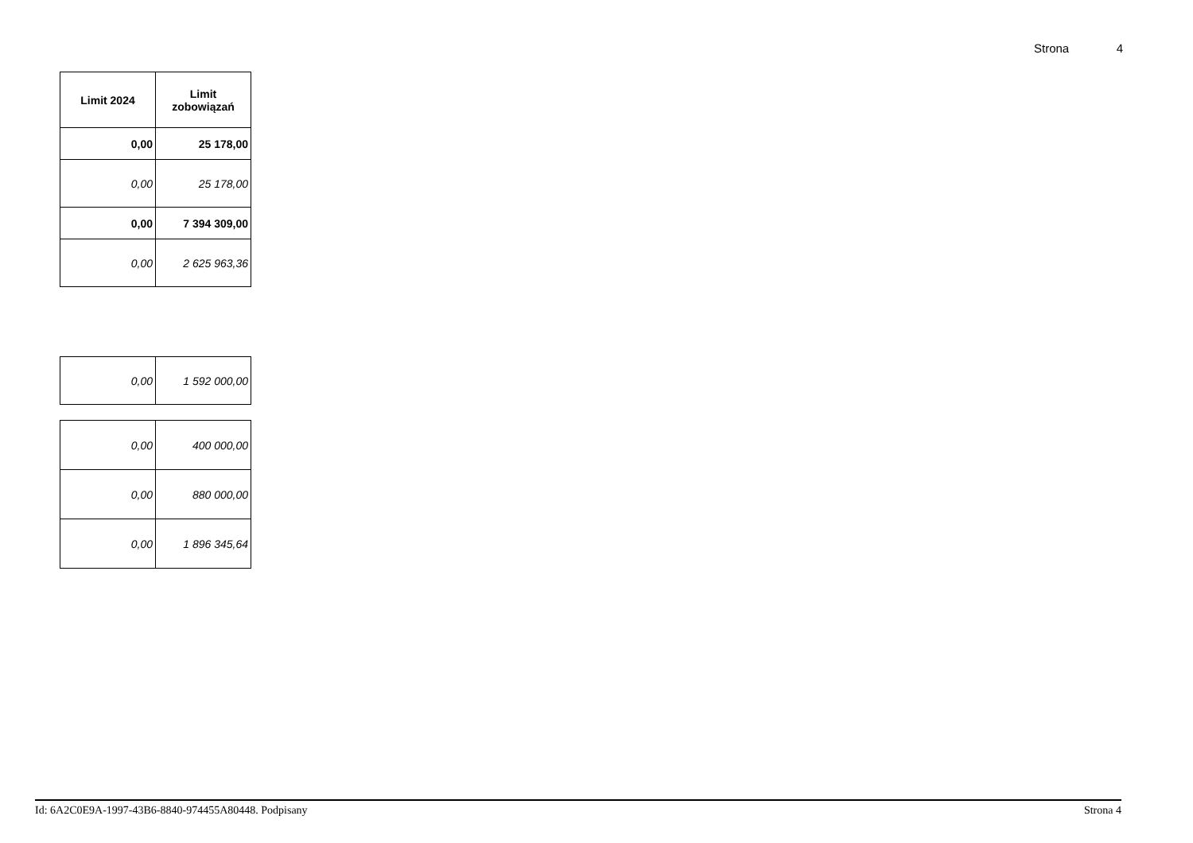Strona 4
| Limit 2024 | Limit zobowiązań |
| --- | --- |
| 0,00 | 25 178,00 |
| 0,00 | 25 178,00 |
| 0,00 | 7 394 309,00 |
| 0,00 | 2 625 963,36 |
| 0,00 | 1 592 000,00 |
| 0,00 | 400 000,00 |
| 0,00 | 880 000,00 |
| 0,00 | 1 896 345,64 |
Id: 6A2C0E9A-1997-43B6-8840-974455A80448. Podpisany Strona 4